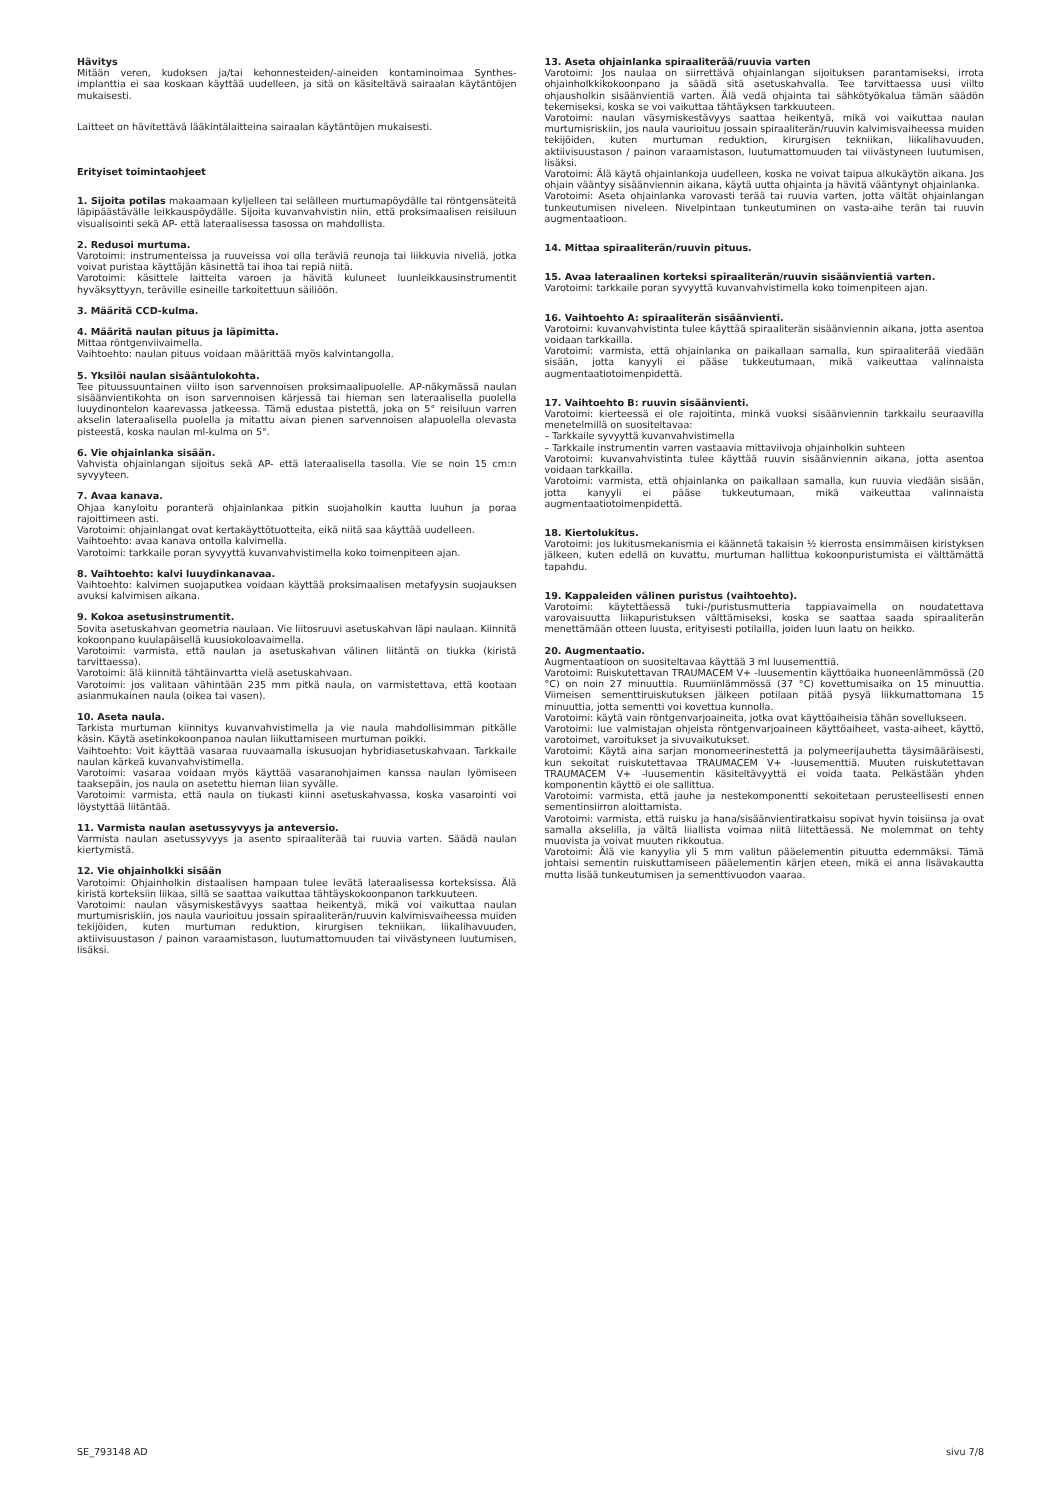Hävitys
Mitään veren, kudoksen ja/tai kehonnesteiden/-aineiden kontaminoimaa Synthes-implanttia ei saa koskaan käyttää uudelleen, ja sitä on käsiteltävä sairaalan käytäntöjen mukaisesti.
Laitteet on hävitettävä lääkintälaitteina sairaalan käytäntöjen mukaisesti.
Erityiset toimintaohjeet
1. Sijoita potilas makaamaan kyljelleen tai selälleen murtumapöydälle tai röntgensäteitä läpipäästävälle leikkauspöydälle. Sijoita kuvanvahvistin niin, että proksimaalisen reisiluun visualisointi sekä AP- että lateraalisessa tasossa on mahdollista.
2. Redusoi murtuma.
Varotoimi: instrumenteissa ja ruuveissa voi olla teräviä reunoja tai liikkuvia niveliä, jotka voivat puristaa käyttäjän käsinettä tai ihoa tai repiä niitä.
Varotoimi: käsittele laitteita varoen ja hävitä kuluneet luunleikkausinstrumentit hyväksyttyyn, teräville esineille tarkoitettuun säiliöön.
3. Määritä CCD-kulma.
4. Määritä naulan pituus ja läpimitta.
Mittaa röntgenviivaimella.
Vaihtoehto: naulan pituus voidaan määrittää myös kalvintangolla.
5. Yksilöi naulan sisääntulokohta.
Tee pituussuuntainen viilto ison sarvennoisen proksimaalipuolelle. AP-näkymässä naulan sisäänvientikohta on ison sarvennoisen kärjessä tai hieman sen lateraalisella puolella luuydinontelon kaarevassa jatkeessa. Tämä edustaa pistettä, joka on 5° reisiluun varren akselin lateraalisella puolella ja mitattu aivan pienen sarvennoisen alapuolella olevasta pisteestä, koska naulan ml-kulma on 5°.
6. Vie ohjainlanka sisään.
Vahvista ohjainlangan sijoitus sekä AP- että lateraalisella tasolla. Vie se noin 15 cm:n syvyyteen.
7. Avaa kanava.
Ohjaa kanyloitu poranterä ohjainlankaa pitkin suojaholkin kautta luuhun ja poraa rajoittimeen asti.
Varotoimi: ohjainlangat ovat kertakäyttötuotteita, eikä niitä saa käyttää uudelleen.
Vaihtoehto: avaa kanava ontolla kalvimella.
Varotoimi: tarkkaile poran syvyyttä kuvanvahvistimella koko toimenpiteen ajan.
8. Vaihtoehto: kalvi luuydinkanavaa.
Vaihtoehto: kalvimen suojaputkea voidaan käyttää proksimaalisen metafyysin suojauksen avuksi kalvimisen aikana.
9. Kokoa asetusinstrumentit.
Sovita asetuskahvan geometria naulaan. Vie liitosruuvi asetuskahvan läpi naulaan. Kiinnitä kokoonpano kuulapäisellä kuusiokoloavaimella.
Varotoimi: varmista, että naulan ja asetuskahvan välinen liitäntä on tiukka (kiristä tarvittaessa).
Varotoimi: älä kiinnitä tähtäinvartta vielä asetuskahvaan.
Varotoimi: jos valitaan vähintään 235 mm pitkä naula, on varmistettava, että kootaan asianmukainen naula (oikea tai vasen).
10. Aseta naula.
Tarkista murtuman kiinnitys kuvanvahvistimella ja vie naula mahdollisimman pitkälle käsin. Käytä asetinkokoonpanoa naulan liikuttamiseen murtuman poikki.
Vaihtoehto: Voit käyttää vasaraa ruuvaamalla iskusuojan hybridiasetuskahvaan. Tarkkaile naulan kärkeä kuvanvahvistimella.
Varotoimi: vasaraa voidaan myös käyttää vasaranohjaimen kanssa naulan lyömiseen taaksepäin, jos naula on asetettu hieman liian syvälle.
Varotoimi: varmista, että naula on tiukasti kiinni asetuskahvassa, koska vasarointi voi löystyttää liitäntää.
11. Varmista naulan asetussyvyys ja anteversio.
Varmista naulan asetussyvyys ja asento spiraaliterää tai ruuvia varten. Säädä naulan kiertymistä.
12. Vie ohjainholkki sisään
Varotoimi: Ohjainholkin distaalisen hampaan tulee levätä lateraalisessa korteksissa. Älä kiristä korteksiin liikaa, sillä se saattaa vaikuttaa tähtäyskokoonpanon tarkkuuteen.
Varotoimi: naulan väsymiskestävyys saattaa heikentyä, mikä voi vaikuttaa naulan murtumisriskiin, jos naula vaurioituu jossain spiraaliterän/ruuvin kalvimisvaiheessa muiden tekijöiden, kuten murtuman reduktion, kirurgisen tekniikan, liikalihavuuden, aktiivisuustason / painon varaamistason, luutumattomuuden tai viivästyneen luutumisen, lisäksi.
13. Aseta ohjainlanka spiraaliterää/ruuvia varten
Varotoimi: Jos naulaa on siirrettävä ohjainlangan sijoituksen parantamiseksi, irrota ohjainholkkikokoonpano ja säädä sitä asetuskahvalla. Tee tarvittaessa uusi viilto ohjausholkin sisäänvientiä varten. Älä vedä ohjainta tai sähkötyökalua tämän säädön tekemiseksi, koska se voi vaikuttaa tähtäyksen tarkkuuteen.
Varotoimi: naulan väsymiskestävyys saattaa heikentyä, mikä voi vaikuttaa naulan murtumisriskiin, jos naula vaurioituu jossain spiraaliterän/ruuvin kalvimisvaiheessa muiden tekijöiden, kuten murtuman reduktion, kirurgisen tekniikan, liikalihavuuden, aktiivisuustason / painon varaamistason, luutumattomuuden tai viivästyneen luutumisen, lisäksi.
Varotoimi: Älä käytä ohjainlankoja uudelleen, koska ne voivat taipua alkukäytön aikana. Jos ohjain vääntyy sisäänviennin aikana, käytä uutta ohjainta ja hävitä vääntynyt ohjainlanka.
Varotoimi: Aseta ohjainlanka varovasti terää tai ruuvia varten, jotta vältät ohjainlangan tunkeutumisen niveleen. Nivelpintaan tunkeutuminen on vasta-aihe terän tai ruuvin augmentaatioon.
14. Mittaa spiraaliterän/ruuvin pituus.
15. Avaa lateraalinen korteksi spiraaliterän/ruuvin sisäänvientiä varten.
Varotoimi: tarkkaile poran syvyyttä kuvanvahvistimella koko toimenpiteen ajan.
16. Vaihtoehto A: spiraaliterän sisäänvienti.
Varotoimi: kuvanvahvistinta tulee käyttää spiraaliterän sisäänviennin aikana, jotta asentoa voidaan tarkkailla.
Varotoimi: varmista, että ohjainlanka on paikallaan samalla, kun spiraaliterää viedään sisään, jotta kanyyli ei pääse tukkeutumaan, mikä vaikeuttaa valinnaista augmentaatiotoimenpidettä.
17. Vaihtoehto B: ruuvin sisäänvienti.
Varotoimi: kierteessä ei ole rajoitinta, minkä vuoksi sisäänviennin tarkkailu seuraavilla menetelmillä on suositeltavaa:
– Tarkkaile syvyyttä kuvanvahvistimella
– Tarkkaile instrumentin varren vastaavia mittaviivoja ohjainholkin suhteen
Varotoimi: kuvanvahvistinta tulee käyttää ruuvin sisäänviennin aikana, jotta asentoa voidaan tarkkailla.
Varotoimi: varmista, että ohjainlanka on paikallaan samalla, kun ruuvia viedään sisään, jotta kanyyli ei pääse tukkeutumaan, mikä vaikeuttaa valinnaista augmentaatiotoimenpidettä.
18. Kiertolukitus.
Varotoimi: jos lukitusmekanismia ei käännetä takaisin ½ kierrosta ensimmäisen kiristyksen jälkeen, kuten edellä on kuvattu, murtuman hallittua kokoonpuristumista ei välttämättä tapahdu.
19. Kappaleiden välinen puristus (vaihtoehto).
Varotoimi: käytettäessä tuki-/puristusmutteria tappiavaimella on noudatettava varovaisuutta liikapuristuksen välttämiseksi, koska se saattaa saada spiraaliterän menettämään otteen luusta, erityisesti potilailla, joiden luun laatu on heikko.
20. Augmentaatio.
Augmentaatioon on suositeltavaa käyttää 3 ml luusementtiä.
Varotoimi: Ruiskutettavan TRAUMACEM V+ -luusementin käyttöaika huoneenlämmössä (20 °C) on noin 27 minuuttia. Ruumiinlämmössä (37 °C) kovettumisaika on 15 minuuttia. Viimeisen sementtiruiskutuksen jälkeen potilaan pitää pysyä liikkumattomana 15 minuuttia, jotta sementti voi kovettua kunnolla.
Varotoimi: käytä vain röntgenvarjoaineita, jotka ovat käyttöaiheisia tähän sovellukseen.
Varotoimi: lue valmistajan ohjeista röntgenvarjoaineen käyttöaiheet, vasta-aiheet, käyttö, varotoimet, varoitukset ja sivuvaikutukset.
Varotoimi: Käytä aina sarjan monomeerinestettä ja polymeerijauhetta täysimääräisesti, kun sekoitat ruiskutettavaa TRAUMACEM V+ -luusementtiä. Muuten ruiskutettavan TRAUMACEM V+ -luusementin käsiteltävyyttä ei voida taata. Pelkästään yhden komponentin käyttö ei ole sallittua.
Varotoimi: varmista, että jauhe ja nestekomponentti sekoitetaan perusteellisesti ennen sementinsiirron aloittamista.
Varotoimi: varmista, että ruisku ja hana/sisäänvientiratkaisu sopivat hyvin toisiinsa ja ovat samalla akselilla, ja vältä liiallista voimaa niitä liitettäessä. Ne molemmat on tehty muovista ja voivat muuten rikkoutua.
Varotoimi: Älä vie kanyylia yli 5 mm valitun pääelementin pituutta edemmäksi. Tämä johtaisi sementin ruiskuttamiseen pääelementin kärjen eteen, mikä ei anna lisävakautta mutta lisää tunkeutumisen ja sementtivuodon vaaraa.
SE_793148 AD sivu 7/8